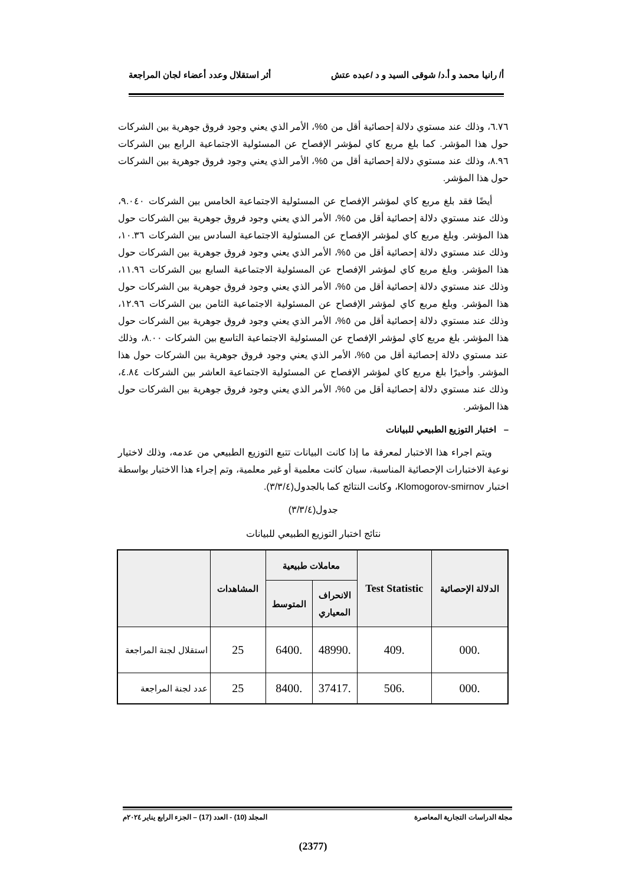أ/ رانيا محمد و أ.د/ شوقى السيد و د /عبده عتش أثر استقلال وعدد أعضاء لجان المراجعة
٦.٧٦، وذلك عند مستوي دلالة إحصائية أقل من ٥%، الأمر الذي يعني وجود فروق جوهرية بين الشركات حول هذا المؤشر. كما بلغ مربع كاي لمؤشر الإفصاح عن المسئولية الاجتماعية الرابع بين الشركات ٨.٩٦، وذلك عند مستوي دلالة إحصائية أقل من ٥%، الأمر الذي يعني وجود فروق جوهرية بين الشركات حول هذا المؤشر.
أيضًا فقد بلغ مربع كاي لمؤشر الإفصاح عن المسئولية الاجتماعية الخامس بين الشركات ٩.٠٤٠، وذلك عند مستوي دلالة إحصائية أقل من ٥%، الأمر الذي يعني وجود فروق جوهرية بين الشركات حول هذا المؤشر. وبلغ مربع كاي لمؤشر الإفصاح عن المسئولية الاجتماعية السادس بين الشركات ١٠.٣٦، وذلك عند مستوي دلالة إحصائية أقل من ٥%، الأمر الذي يعني وجود فروق جوهرية بين الشركات حول هذا المؤشر. وبلغ مربع كاي لمؤشر الإفصاح عن المسئولية الاجتماعية السابع بين الشركات ١١.٩٦، وذلك عند مستوي دلالة إحصائية أقل من ٥%، الأمر الذي يعني وجود فروق جوهرية بين الشركات حول هذا المؤشر. وبلغ مربع كاي لمؤشر الإفصاح عن المسئولية الاجتماعية الثامن بين الشركات ١٢.٩٦، وذلك عند مستوي دلالة إحصائية أقل من ٥%، الأمر الذي يعني وجود فروق جوهرية بين الشركات حول هذا المؤشر. بلغ مربع كاي لمؤشر الإفصاح عن المسئولية الاجتماعية التاسع بين الشركات ٨.٠٠، وذلك عند مستوي دلالة إحصائية أقل من ٥%، الأمر الذي يعني وجود فروق جوهرية بين الشركات حول هذا المؤشر. وأخيرًا بلغ مربع كاي لمؤشر الإفصاح عن المسئولية الاجتماعية العاشر بين الشركات ٤.٨٤، وذلك عند مستوي دلالة إحصائية أقل من ٥%، الأمر الذي يعني وجود فروق جوهرية بين الشركات حول هذا المؤشر.
– اختبار التوزيع الطبيعي للبيانات
ويتم اجراء هذا الاختبار لمعرفة ما إذا كانت البيانات تتبع التوزيع الطبيعي من عدمه، وذلك لاختيار نوعية الاختبارات الإحصائية المناسبة، سيان كانت معلمية أو غير معلمية، وتم إجراء هذا الاختبار بواسطة اختبار Klomogorov-smirnov، وكانت النتائج كما بالجدول(٣/٣/٤).
جدول(٣/٣/٤)
نتائج اختبار التوزيع الطبيعي للبيانات
| الدلالة الإحصائية | Test Statistic | معاملات طبيعية | | المشاهدات | |
| --- | --- | --- | --- | --- | --- |
| | | الانحراف المعياري | المتوسط | | |
| .000 | .409 | .48990 | .6400 | 25 | استقلال لجنة المراجعة |
| .000 | .506 | .37417 | .8400 | 25 | عدد لجنة المراجعة |
مجلة الدراسات التجارية المعاصرة المجلد (10) - العدد (17) – الجزء الرابع يناير ٢٠٢٤م
(2377)